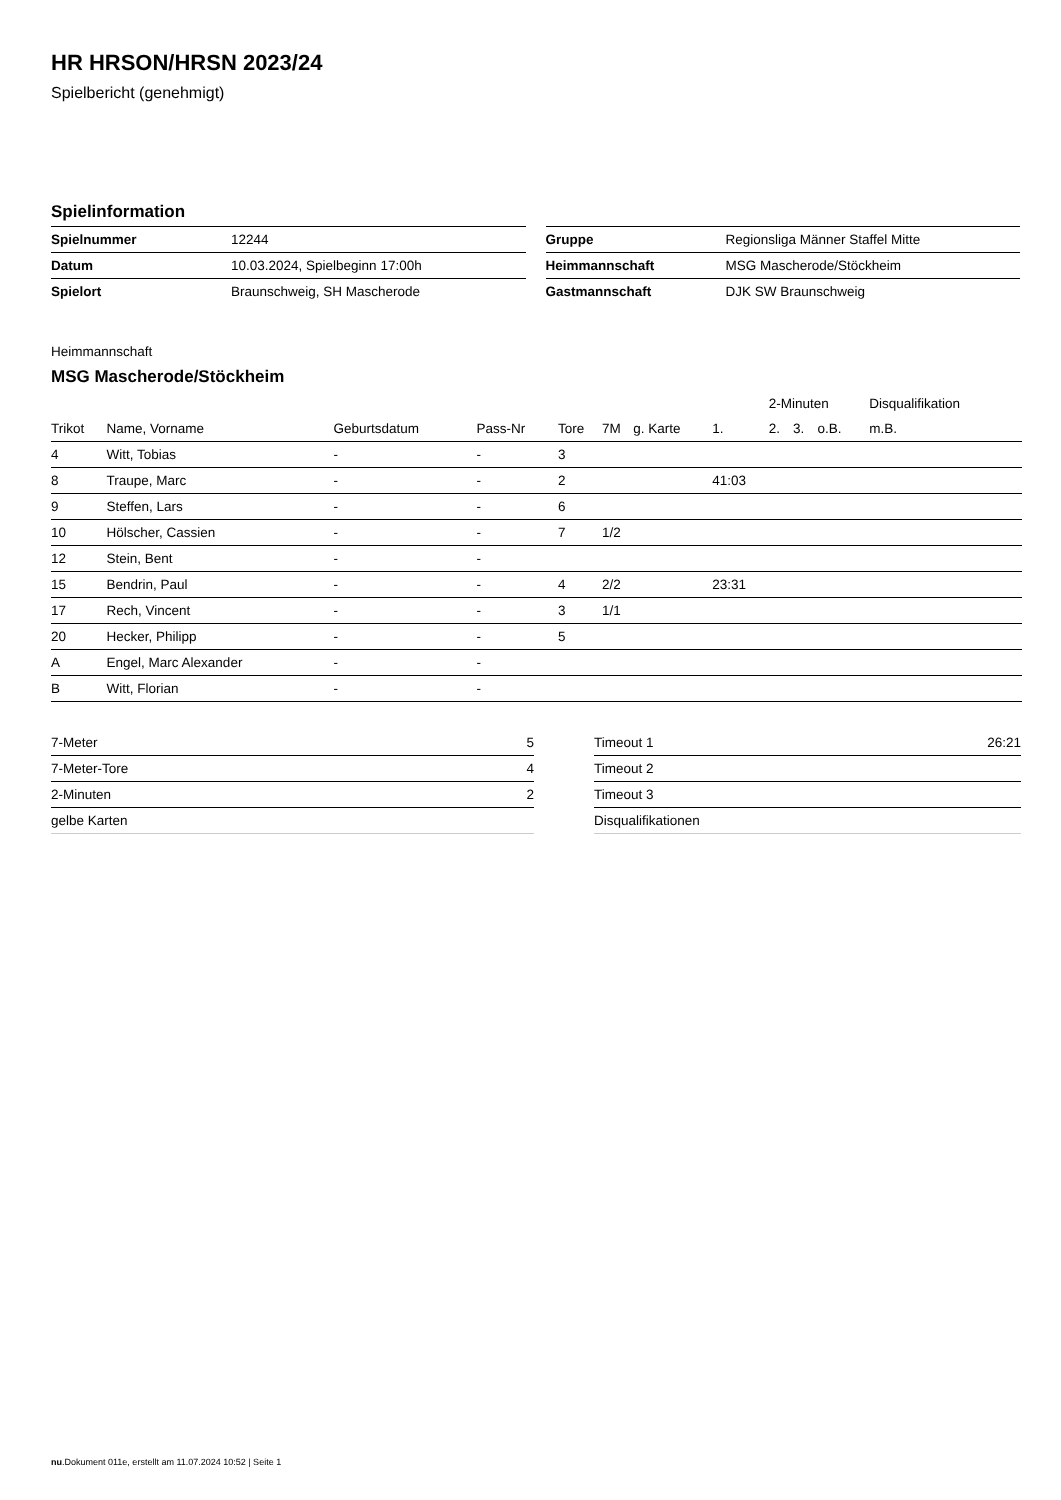HR HRSON/HRSN 2023/24
Spielbericht (genehmigt)
Spielinformation
| Spielnummer | 12244 |
| Datum | 10.03.2024, Spielbeginn 17:00h |
| Spielort | Braunschweig, SH Mascherode |
| Gruppe | Regionsliga Männer Staffel Mitte |
| Heimmannschaft | MSG Mascherode/Stöckheim |
| Gastmannschaft | DJK SW Braunschweig |
Heimmannschaft
MSG Mascherode/Stöckheim
| | | | | | | | | 2-Minuten | | | Disqualifikation | |
| --- | --- | --- | --- | --- | --- | --- | --- | --- | --- | --- | --- | --- |
| Trikot | Name, Vorname | Geburtsdatum | Pass-Nr | Tore | 7M | g. Karte | 1. | 2. | 3. | o.B. | m.B. | |
| 4 | Witt, Tobias | - | - | 3 | | | | | | | | |
| 8 | Traupe, Marc | - | - | 2 | | | 41:03 | | | | | |
| 9 | Steffen, Lars | - | - | 6 | | | | | | | | |
| 10 | Hölscher, Cassien | - | - | 7 | 1/2 | | | | | | | |
| 12 | Stein, Bent | - | - | | | | | | | | | |
| 15 | Bendrin, Paul | - | - | 4 | 2/2 | | 23:31 | | | | | |
| 17 | Rech, Vincent | - | - | 3 | 1/1 | | | | | | | |
| 20 | Hecker, Philipp | - | - | 5 | | | | | | | | |
| A | Engel, Marc Alexander | - | - | | | | | | | | | |
| B | Witt, Florian | - | - | | | | | | | | | |
| 7-Meter | 5 |
| 7-Meter-Tore | 4 |
| 2-Minuten | 2 |
| gelbe Karten | |
| Timeout 1 | 26:21 |
| Timeout 2 | |
| Timeout 3 | |
| Disqualifikationen | |
nu.Dokument 011e, erstellt am 11.07.2024 10:52 | Seite 1